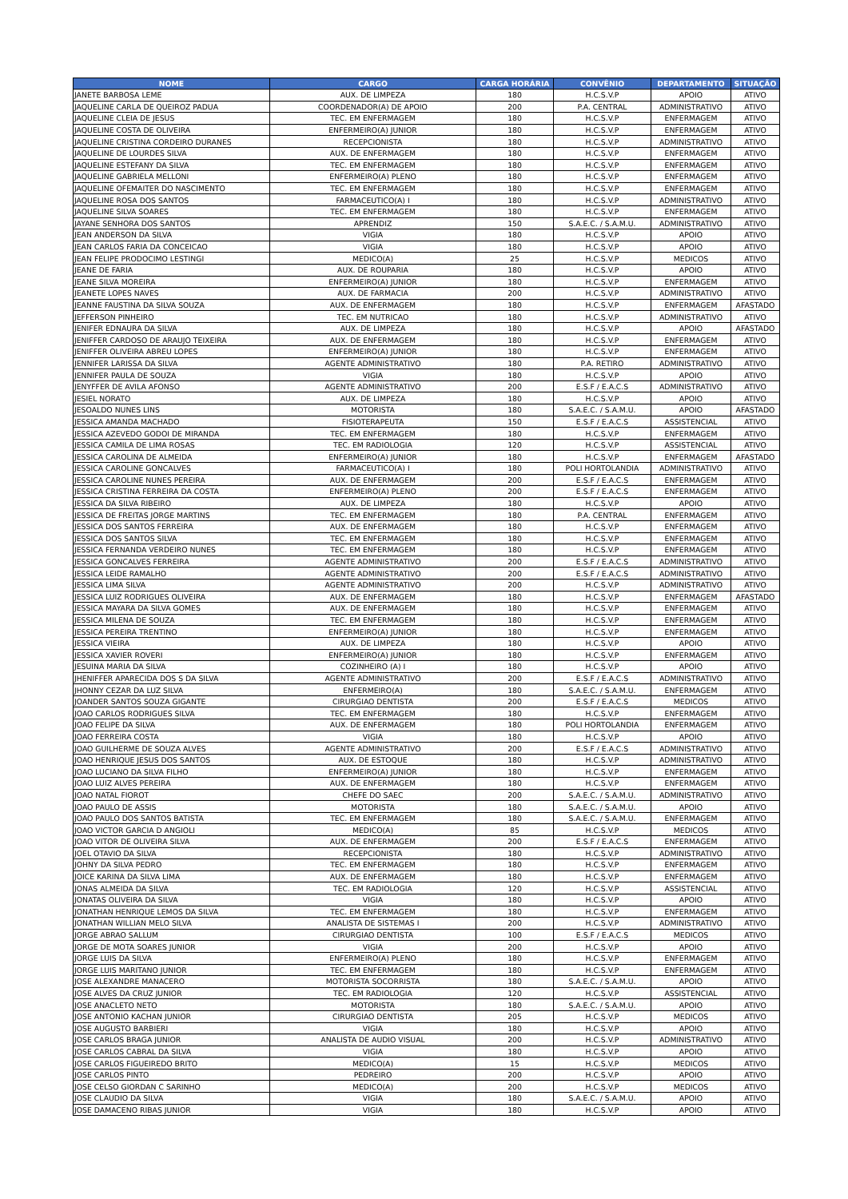| NOME | CARGO | CARGA HORÁRIA | CONVÊNIO | DEPARTAMENTO | SITUAÇÃO |
| --- | --- | --- | --- | --- | --- |
| JANETE BARBOSA LEME | AUX. DE LIMPEZA | 180 | H.C.S.V.P | APOIO | ATIVO |
| JAQUELINE CARLA DE QUEIROZ PADUA | COORDENADOR(A) DE APOIO | 200 | P.A. CENTRAL | ADMINISTRATIVO | ATIVO |
| JAQUELINE CLEIA DE JESUS | TEC. EM ENFERMAGEM | 180 | H.C.S.V.P | ENFERMAGEM | ATIVO |
| JAQUELINE COSTA DE OLIVEIRA | ENFERMEIRO(A) JUNIOR | 180 | H.C.S.V.P | ENFERMAGEM | ATIVO |
| JAQUELINE CRISTINA CORDEIRO DURANES | RECEPCIONISTA | 180 | H.C.S.V.P | ADMINISTRATIVO | ATIVO |
| JAQUELINE DE LOURDES SILVA | AUX. DE ENFERMAGEM | 180 | H.C.S.V.P | ENFERMAGEM | ATIVO |
| JAQUELINE ESTEFANY DA SILVA | TEC. EM ENFERMAGEM | 180 | H.C.S.V.P | ENFERMAGEM | ATIVO |
| JAQUELINE GABRIELA MELLONI | ENFERMEIRO(A) PLENO | 180 | H.C.S.V.P | ENFERMAGEM | ATIVO |
| JAQUELINE OFEMAITER DO NASCIMENTO | TEC. EM ENFERMAGEM | 180 | H.C.S.V.P | ENFERMAGEM | ATIVO |
| JAQUELINE ROSA DOS SANTOS | FARMACEUTICO(A) I | 180 | H.C.S.V.P | ADMINISTRATIVO | ATIVO |
| JAQUELINE SILVA SOARES | TEC. EM ENFERMAGEM | 180 | H.C.S.V.P | ENFERMAGEM | ATIVO |
| JAYANE SENHORA DOS SANTOS | APRENDIZ | 150 | S.A.E.C. / S.A.M.U. | ADMINISTRATIVO | ATIVO |
| JEAN ANDERSON DA SILVA | VIGIA | 180 | H.C.S.V.P | APOIO | ATIVO |
| JEAN CARLOS FARIA DA CONCEICAO | VIGIA | 180 | H.C.S.V.P | APOIO | ATIVO |
| JEAN FELIPE PRODOCIMO LESTINGI | MEDICO(A) | 25 | H.C.S.V.P | MEDICOS | ATIVO |
| JEANE DE FARIA | AUX. DE ROUPARIA | 180 | H.C.S.V.P | APOIO | ATIVO |
| JEANE SILVA MOREIRA | ENFERMEIRO(A) JUNIOR | 180 | H.C.S.V.P | ENFERMAGEM | ATIVO |
| JEANETE LOPES NAVES | AUX. DE FARMACIA | 200 | H.C.S.V.P | ADMINISTRATIVO | ATIVO |
| JEANNE FAUSTINA DA SILVA SOUZA | AUX. DE ENFERMAGEM | 180 | H.C.S.V.P | ENFERMAGEM | AFASTADO |
| JEFFERSON PINHEIRO | TEC. EM NUTRICAO | 180 | H.C.S.V.P | ADMINISTRATIVO | ATIVO |
| JENIFER EDNAURA DA SILVA | AUX. DE LIMPEZA | 180 | H.C.S.V.P | APOIO | AFASTADO |
| JENIFFER CARDOSO DE ARAUJO TEIXEIRA | AUX. DE ENFERMAGEM | 180 | H.C.S.V.P | ENFERMAGEM | ATIVO |
| JENIFFER OLIVEIRA ABREU LOPES | ENFERMEIRO(A) JUNIOR | 180 | H.C.S.V.P | ENFERMAGEM | ATIVO |
| JENNIFER LARISSA DA SILVA | AGENTE ADMINISTRATIVO | 180 | P.A. RETIRO | ADMINISTRATIVO | ATIVO |
| JENNIFER PAULA DE SOUZA | VIGIA | 180 | H.C.S.V.P | APOIO | ATIVO |
| JENYFFER DE AVILA AFONSO | AGENTE ADMINISTRATIVO | 200 | E.S.F / E.A.C.S | ADMINISTRATIVO | ATIVO |
| JESIEL NORATO | AUX. DE LIMPEZA | 180 | H.C.S.V.P | APOIO | ATIVO |
| JESOALDO NUNES LINS | MOTORISTA | 180 | S.A.E.C. / S.A.M.U. | APOIO | AFASTADO |
| JESSICA AMANDA MACHADO | FISIOTERAPEUTA | 150 | E.S.F / E.A.C.S | ASSISTENCIAL | ATIVO |
| JESSICA AZEVEDO GODOI DE MIRANDA | TEC. EM ENFERMAGEM | 180 | H.C.S.V.P | ENFERMAGEM | ATIVO |
| JESSICA CAMILA DE LIMA ROSAS | TEC. EM RADIOLOGIA | 120 | H.C.S.V.P | ASSISTENCIAL | ATIVO |
| JESSICA CAROLINA DE ALMEIDA | ENFERMEIRO(A) JUNIOR | 180 | H.C.S.V.P | ENFERMAGEM | AFASTADO |
| JESSICA CAROLINE GONCALVES | FARMACEUTICO(A) I | 180 | POLI HORTOLANDIA | ADMINISTRATIVO | ATIVO |
| JESSICA CAROLINE NUNES PEREIRA | AUX. DE ENFERMAGEM | 200 | E.S.F / E.A.C.S | ENFERMAGEM | ATIVO |
| JESSICA CRISTINA FERREIRA DA COSTA | ENFERMEIRO(A) PLENO | 200 | E.S.F / E.A.C.S | ENFERMAGEM | ATIVO |
| JESSICA DA SILVA RIBEIRO | AUX. DE LIMPEZA | 180 | H.C.S.V.P | APOIO | ATIVO |
| JESSICA DE FREITAS JORGE MARTINS | TEC. EM ENFERMAGEM | 180 | P.A. CENTRAL | ENFERMAGEM | ATIVO |
| JESSICA DOS SANTOS FERREIRA | AUX. DE ENFERMAGEM | 180 | H.C.S.V.P | ENFERMAGEM | ATIVO |
| JESSICA DOS SANTOS SILVA | TEC. EM ENFERMAGEM | 180 | H.C.S.V.P | ENFERMAGEM | ATIVO |
| JESSICA FERNANDA VERDEIRO NUNES | TEC. EM ENFERMAGEM | 180 | H.C.S.V.P | ENFERMAGEM | ATIVO |
| JESSICA GONCALVES FERREIRA | AGENTE ADMINISTRATIVO | 200 | E.S.F / E.A.C.S | ADMINISTRATIVO | ATIVO |
| JESSICA LEIDE RAMALHO | AGENTE ADMINISTRATIVO | 200 | E.S.F / E.A.C.S | ADMINISTRATIVO | ATIVO |
| JESSICA LIMA SILVA | AGENTE ADMINISTRATIVO | 200 | H.C.S.V.P | ADMINISTRATIVO | ATIVO |
| JESSICA LUIZ RODRIGUES OLIVEIRA | AUX. DE ENFERMAGEM | 180 | H.C.S.V.P | ENFERMAGEM | AFASTADO |
| JESSICA MAYARA DA SILVA GOMES | AUX. DE ENFERMAGEM | 180 | H.C.S.V.P | ENFERMAGEM | ATIVO |
| JESSICA MILENA DE SOUZA | TEC. EM ENFERMAGEM | 180 | H.C.S.V.P | ENFERMAGEM | ATIVO |
| JESSICA PEREIRA TRENTINO | ENFERMEIRO(A) JUNIOR | 180 | H.C.S.V.P | ENFERMAGEM | ATIVO |
| JESSICA VIEIRA | AUX. DE LIMPEZA | 180 | H.C.S.V.P | APOIO | ATIVO |
| JESSICA XAVIER ROVERI | ENFERMEIRO(A) JUNIOR | 180 | H.C.S.V.P | ENFERMAGEM | ATIVO |
| JESUINA MARIA DA SILVA | COZINHEIRO (A) I | 180 | H.C.S.V.P | APOIO | ATIVO |
| JHENIFFER APARECIDA DOS S DA SILVA | AGENTE ADMINISTRATIVO | 200 | E.S.F / E.A.C.S | ADMINISTRATIVO | ATIVO |
| JHONNY CEZAR DA LUZ SILVA | ENFERMEIRO(A) | 180 | S.A.E.C. / S.A.M.U. | ENFERMAGEM | ATIVO |
| JOANDER SANTOS SOUZA GIGANTE | CIRURGIAO DENTISTA | 200 | E.S.F / E.A.C.S | MEDICOS | ATIVO |
| JOAO CARLOS RODRIGUES SILVA | TEC. EM ENFERMAGEM | 180 | H.C.S.V.P | ENFERMAGEM | ATIVO |
| JOAO FELIPE DA SILVA | AUX. DE ENFERMAGEM | 180 | POLI HORTOLANDIA | ENFERMAGEM | ATIVO |
| JOAO FERREIRA COSTA | VIGIA | 180 | H.C.S.V.P | APOIO | ATIVO |
| JOAO GUILHERME DE SOUZA ALVES | AGENTE ADMINISTRATIVO | 200 | E.S.F / E.A.C.S | ADMINISTRATIVO | ATIVO |
| JOAO HENRIQUE JESUS DOS SANTOS | AUX. DE ESTOQUE | 180 | H.C.S.V.P | ADMINISTRATIVO | ATIVO |
| JOAO LUCIANO DA SILVA FILHO | ENFERMEIRO(A) JUNIOR | 180 | H.C.S.V.P | ENFERMAGEM | ATIVO |
| JOAO LUIZ ALVES PEREIRA | AUX. DE ENFERMAGEM | 180 | H.C.S.V.P | ENFERMAGEM | ATIVO |
| JOAO NATAL FIOROT | CHEFE DO SAEC | 200 | S.A.E.C. / S.A.M.U. | ADMINISTRATIVO | ATIVO |
| JOAO PAULO DE ASSIS | MOTORISTA | 180 | S.A.E.C. / S.A.M.U. | APOIO | ATIVO |
| JOAO PAULO DOS SANTOS BATISTA | TEC. EM ENFERMAGEM | 180 | S.A.E.C. / S.A.M.U. | ENFERMAGEM | ATIVO |
| JOAO VICTOR GARCIA D ANGIOLI | MEDICO(A) | 85 | H.C.S.V.P | MEDICOS | ATIVO |
| JOAO VITOR DE OLIVEIRA SILVA | AUX. DE ENFERMAGEM | 200 | E.S.F / E.A.C.S | ENFERMAGEM | ATIVO |
| JOEL OTAVIO DA SILVA | RECEPCIONISTA | 180 | H.C.S.V.P | ADMINISTRATIVO | ATIVO |
| JOHNY DA SILVA PEDRO | TEC. EM ENFERMAGEM | 180 | H.C.S.V.P | ENFERMAGEM | ATIVO |
| JOICE KARINA DA SILVA LIMA | AUX. DE ENFERMAGEM | 180 | H.C.S.V.P | ENFERMAGEM | ATIVO |
| JONAS ALMEIDA DA SILVA | TEC. EM RADIOLOGIA | 120 | H.C.S.V.P | ASSISTENCIAL | ATIVO |
| JONATAS OLIVEIRA DA SILVA | VIGIA | 180 | H.C.S.V.P | APOIO | ATIVO |
| JONATHAN HENRIQUE LEMOS DA SILVA | TEC. EM ENFERMAGEM | 180 | H.C.S.V.P | ENFERMAGEM | ATIVO |
| JONATHAN WILLIAN MELO SILVA | ANALISTA DE SISTEMAS I | 200 | H.C.S.V.P | ADMINISTRATIVO | ATIVO |
| JORGE ABRAO SALLUM | CIRURGIAO DENTISTA | 100 | E.S.F / E.A.C.S | MEDICOS | ATIVO |
| JORGE DE MOTA SOARES JUNIOR | VIGIA | 200 | H.C.S.V.P | APOIO | ATIVO |
| JORGE LUIS DA SILVA | ENFERMEIRO(A) PLENO | 180 | H.C.S.V.P | ENFERMAGEM | ATIVO |
| JORGE LUIS MARITANO JUNIOR | TEC. EM ENFERMAGEM | 180 | H.C.S.V.P | ENFERMAGEM | ATIVO |
| JOSE ALEXANDRE MANACERO | MOTORISTA SOCORRISTA | 180 | S.A.E.C. / S.A.M.U. | APOIO | ATIVO |
| JOSE ALVES DA CRUZ JUNIOR | TEC. EM RADIOLOGIA | 120 | H.C.S.V.P | ASSISTENCIAL | ATIVO |
| JOSE ANACLETO NETO | MOTORISTA | 180 | S.A.E.C. / S.A.M.U. | APOIO | ATIVO |
| JOSE ANTONIO KACHAN JUNIOR | CIRURGIAO DENTISTA | 205 | H.C.S.V.P | MEDICOS | ATIVO |
| JOSE AUGUSTO BARBIERI | VIGIA | 180 | H.C.S.V.P | APOIO | ATIVO |
| JOSE CARLOS BRAGA JUNIOR | ANALISTA DE AUDIO VISUAL | 200 | H.C.S.V.P | ADMINISTRATIVO | ATIVO |
| JOSE CARLOS CABRAL DA SILVA | VIGIA | 180 | H.C.S.V.P | APOIO | ATIVO |
| JOSE CARLOS FIGUEIREDO BRITO | MEDICO(A) | 15 | H.C.S.V.P | MEDICOS | ATIVO |
| JOSE CARLOS PINTO | PEDREIRO | 200 | H.C.S.V.P | APOIO | ATIVO |
| JOSE CELSO GIORDAN C SARINHO | MEDICO(A) | 200 | H.C.S.V.P | MEDICOS | ATIVO |
| JOSE CLAUDIO DA SILVA | VIGIA | 180 | S.A.E.C. / S.A.M.U. | APOIO | ATIVO |
| JOSE DAMACENO RIBAS JUNIOR | VIGIA | 180 | H.C.S.V.P | APOIO | ATIVO |